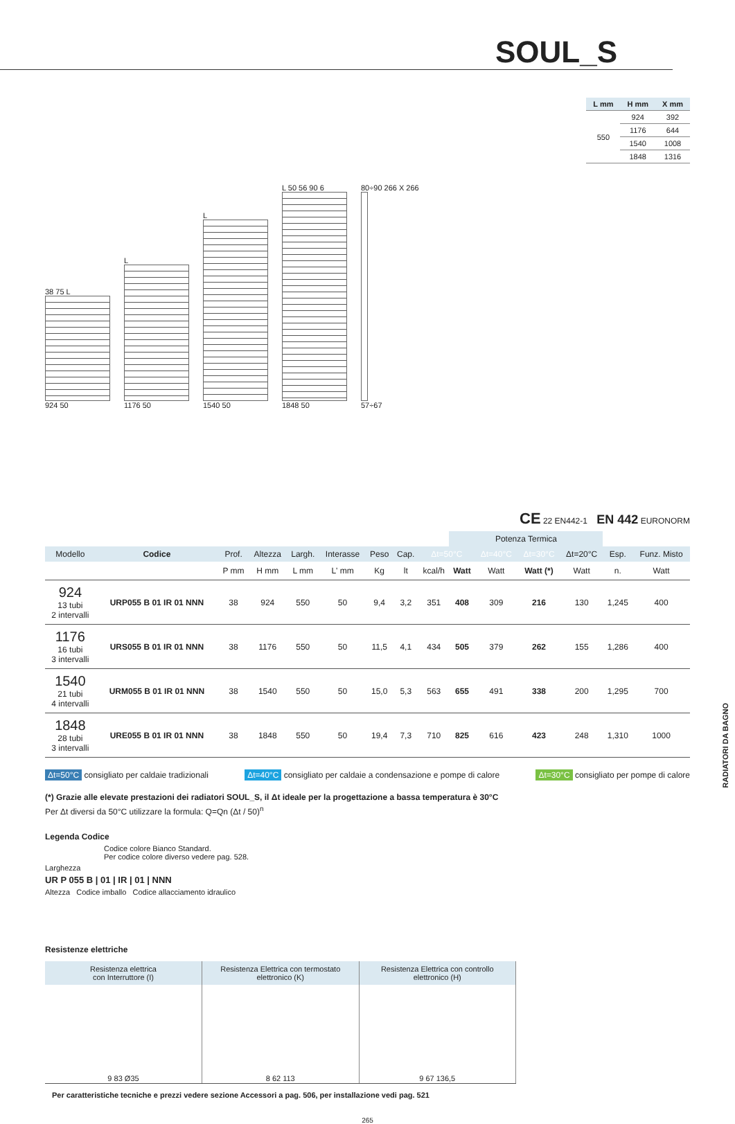SOUL_S
38 75 L
924 50
L
1176 50
L
1540 50
L 50 56 90 6
1848 50
80÷90 266 X 266
57÷67
| L mm | H mm | X mm |
| --- | --- | --- |
| 550 | 924 | 392 |
| | 1176 | 644 |
| | 1540 | 1008 |
| | 1848 | 1316 |
CE 22 EN442-1 EN 442 EURONORM
| | | | | | | | | | Potenza Termica | | | | | |
| --- | --- | --- | --- | --- | --- | --- | --- | --- | --- | --- | --- | --- | --- | --- |
| Modello | Codice | Prof. | Altezza | Largh. | Interasse | Peso | Cap. | Δt=50°C | | Δt=40°C | Δt=30°C | Δt=20°C | Esp. | Funz. Misto |
| | | P mm | H mm | L mm | L' mm | Kg | lt | kcal/h | Watt | Watt | Watt (*) | Watt | n. | Watt |
| 924 13 tubi 2 intervalli | URP055 B 01 IR 01 NNN | 38 | 924 | 550 | 50 | 9,4 | 3,2 | 351 | 408 | 309 | 216 | 130 | 1,245 | 400 |
| 1176 16 tubi 3 intervalli | URS055 B 01 IR 01 NNN | 38 | 1176 | 550 | 50 | 11,5 | 4,1 | 434 | 505 | 379 | 262 | 155 | 1,286 | 400 |
| 1540 21 tubi 4 intervalli | URM055 B 01 IR 01 NNN | 38 | 1540 | 550 | 50 | 15,0 | 5,3 | 563 | 655 | 491 | 338 | 200 | 1,295 | 700 |
| 1848 28 tubi 3 intervalli | URE055 B 01 IR 01 NNN | 38 | 1848 | 550 | 50 | 19,4 | 7,3 | 710 | 825 | 616 | 423 | 248 | 1,310 | 1000 |
Δt=50°C consigliato per caldaie tradizionali Δt=40°C consigliato per caldaie a condensazione e pompe di calore Δt=30°C consigliato per pompe di calore
(*) Grazie alle elevate prestazioni dei radiatori SOUL_S, il Δt ideale per la progettazione a bassa temperatura è 30°C
Per Δt diversi da 50°C utilizzare la formula: Q=Qn (Δt / 50)<sup>n</sup>
Legenda Codice
Codice colore Bianco Standard.
Per codice colore diverso vedere pag. 528.
Larghezza
UR P 055 B | 01 | IR | 01 | NNN
Altezza Codice imballo Codice allacciamento idraulico
Resistenze elettriche
| Resistenza elettrica con Interruttore (I) | Resistenza Elettrica con termostato elettronico (K) | Resistenza Elettrica con controllo elettronico (H) |
| --- | --- | --- |
| 9 83 Ø35 | 8 62 113 | 9 67 136,5 |
Per caratteristiche tecniche e prezzi vedere sezione Accessori a pag. 506, per installazione vedi pag. 521
265
RADIATORI DA BAGNO